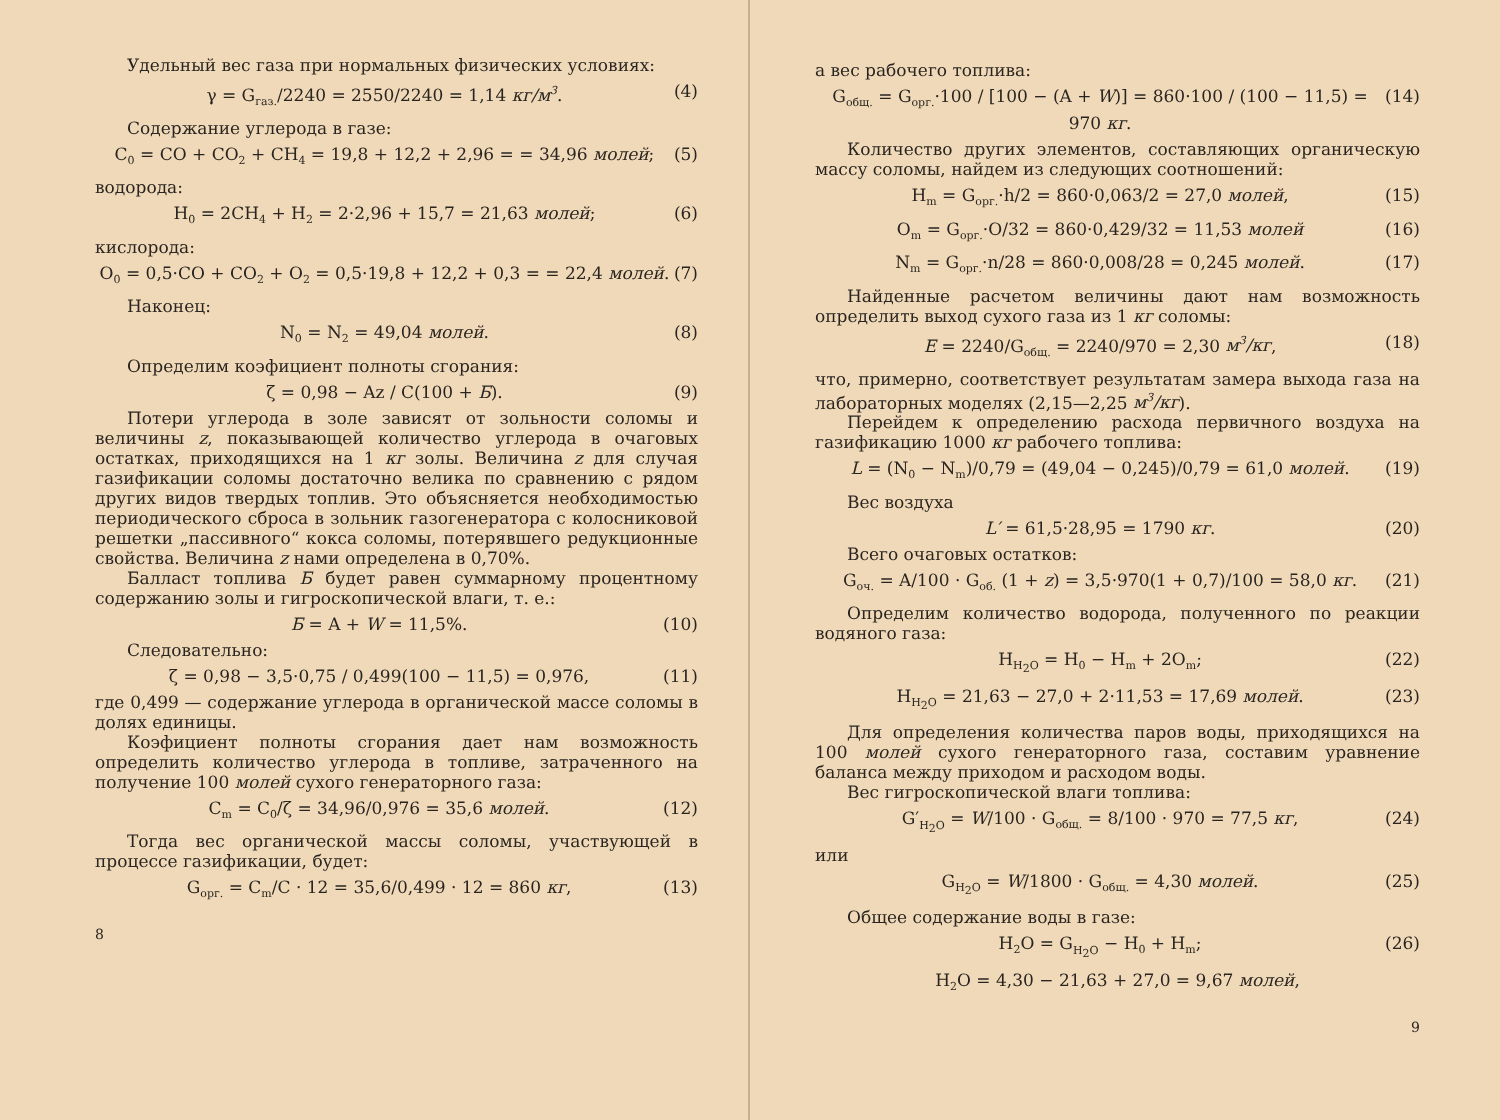Удельный вес газа при нормальных физических условиях:
γ = G<sub>газ.</sub>/2240 = 2550/2240 = 1,14 кг/м<sup>3</sup>. (4)
Содержание углерода в газе:
C<sub>0</sub> = CO + CO<sub>2</sub> + CH<sub>4</sub> = 19,8 + 12,2 + 2,96 = = 34,96 молей; (5)
водорода:
H<sub>0</sub> = 2CH<sub>4</sub> + H<sub>2</sub> = 2·2,96 + 15,7 = 21,63 молей; (6)
кислорода:
O<sub>0</sub> = 0,5·CO + CO<sub>2</sub> + O<sub>2</sub> = 0,5·19,8 + 12,2 + 0,3 = = 22,4 молей. (7)
Наконец:
N<sub>0</sub> = N<sub>2</sub> = 49,04 молей. (8)
Определим коэфициент полноты сгорания:
ζ = 0,98 − Az / C(100 + Б). (9)
Потери углерода в золе зависят от зольности соломы и величины z, показывающей количество углерода в очаговых остатках, приходящихся на 1 кг золы. Величина z для случая газификации соломы достаточно велика по сравнению с рядом других видов твердых топлив. Это объясняется необходимостью периодического сброса в зольник газогенератора с колосниковой решетки „пассивного“ кокса соломы, потерявшего редукционные свойства. Величина z нами определена в 0,70%.
Балласт топлива Б будет равен суммарному процентному содержанию золы и гигроскопической влаги, т. е.:
Б = A + W = 11,5%. (10)
Следовательно:
ζ = 0,98 − 3,5·0,75 / 0,499(100 − 11,5) = 0,976, (11)
где 0,499 — содержание углерода в органической массе соломы в долях единицы.
Коэфициент полноты сгорания дает нам возможность определить количество углерода в топливе, затраченного на получение 100 молей сухого генераторного газа:
C<sub>m</sub> = C<sub>0</sub>/ζ = 34,96/0,976 = 35,6 молей. (12)
Тогда вес органической массы соломы, участвующей в процессе газификации, будет:
G<sub>орг.</sub> = C<sub>m</sub>/C · 12 = 35,6/0,499 · 12 = 860 кг, (13)
8
а вес рабочего топлива:
G<sub>общ.</sub> = G<sub>орг.</sub>·100 / [100 − (A + W)] = 860·100 / (100 − 11,5) = 970 кг. (14)
Количество других элементов, составляющих органическую массу соломы, найдем из следующих соотношений:
H<sub>m</sub> = G<sub>орг.</sub>·h/2 = 860·0,063/2 = 27,0 молей, (15)
O<sub>m</sub> = G<sub>орг.</sub>·O/32 = 860·0,429/32 = 11,53 молей (16)
N<sub>m</sub> = G<sub>орг.</sub>·n/28 = 860·0,008/28 = 0,245 молей. (17)
Найденные расчетом величины дают нам возможность определить выход сухого газа из 1 кг соломы:
E = 2240/G<sub>общ.</sub> = 2240/970 = 2,30 м<sup>3</sup>/кг, (18)
что, примерно, соответствует результатам замера выхода газа на лабораторных моделях (2,15—2,25 м<sup>3</sup>/кг).
Перейдем к определению расхода первичного воздуха на газификацию 1000 кг рабочего топлива:
L = (N<sub>0</sub> − N<sub>m</sub>)/0,79 = (49,04 − 0,245)/0,79 = 61,0 молей. (19)
Вес воздуха
L′ = 61,5·28,95 = 1790 кг. (20)
Всего очаговых остатков:
G<sub>оч.</sub> = A/100 · G<sub>об.</sub> (1 + z) = 3,5·970(1 + 0,7)/100 = 58,0 кг. (21)
Определим количество водорода, полученного по реакции водяного газа:
H<sub>H<sub>2</sub>O</sub> = H<sub>0</sub> − H<sub>m</sub> + 2O<sub>m</sub>; (22)
H<sub>H<sub>2</sub>O</sub> = 21,63 − 27,0 + 2·11,53 = 17,69 молей. (23)
Для определения количества паров воды, приходящихся на 100 молей сухого генераторного газа, составим уравнение баланса между приходом и расходом воды.
Вес гигроскопической влаги топлива:
G′<sub>H<sub>2</sub>O</sub> = W/100 · G<sub>общ.</sub> = 8/100 · 970 = 77,5 кг, (24)
или
G<sub>H<sub>2</sub>O</sub> = W/1800 · G<sub>общ.</sub> = 4,30 молей. (25)
Общее содержание воды в газе:
H<sub>2</sub>O = G<sub>H<sub>2</sub>O</sub> − H<sub>0</sub> + H<sub>m</sub>; (26)
H<sub>2</sub>O = 4,30 − 21,63 + 27,0 = 9,67 молей,
9